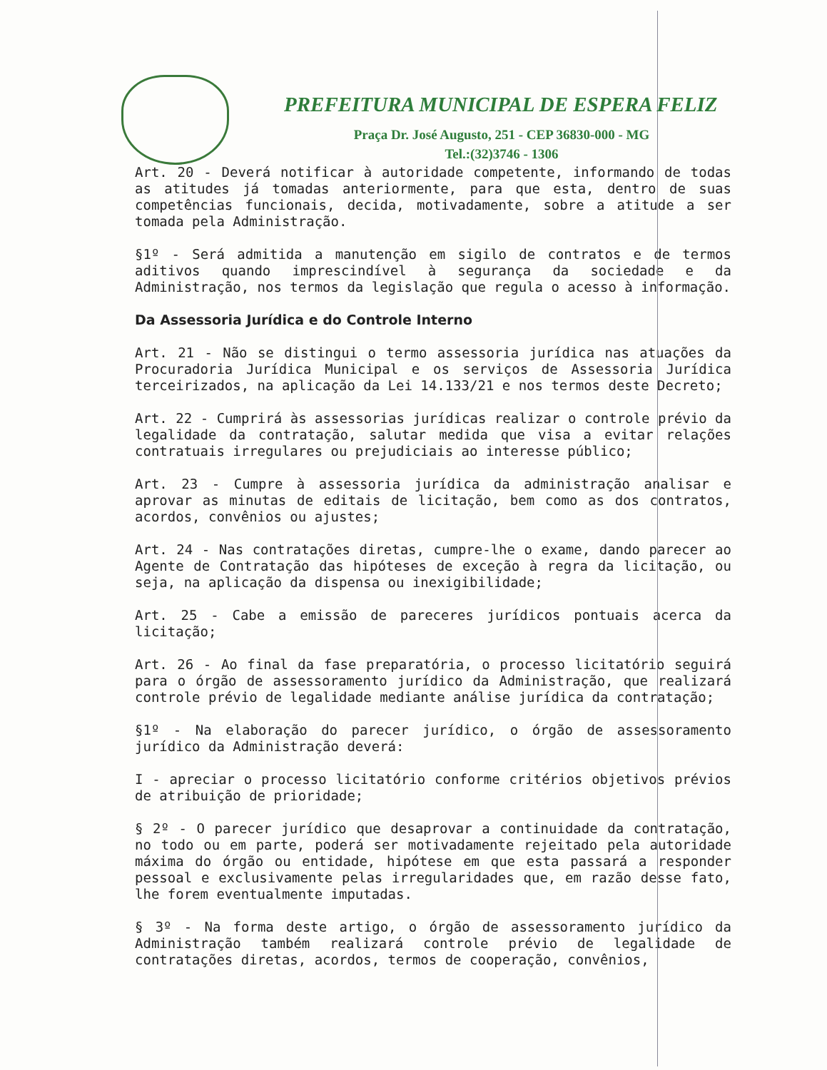PREFEITURA MUNICIPAL DE ESPERA FELIZ
Praça Dr. José Augusto, 251 - CEP 36830-000 - MG
Tel.:(32)3746 - 1306
Art. 20 - Deverá notificar à autoridade competente, informando de todas as atitudes já tomadas anteriormente, para que esta, dentro de suas competências funcionais, decida, motivadamente, sobre a atitude a ser tomada pela Administração.
§1º - Será admitida a manutenção em sigilo de contratos e de termos aditivos quando imprescindível à segurança da sociedade e da Administração, nos termos da legislação que regula o acesso à informação.
Da Assessoria Jurídica e do Controle Interno
Art. 21 - Não se distingui o termo assessoria jurídica nas atuações da Procuradoria Jurídica Municipal e os serviços de Assessoria Jurídica terceirizados, na aplicação da Lei 14.133/21 e nos termos deste Decreto;
Art. 22 - Cumprirá às assessorias jurídicas realizar o controle prévio da legalidade da contratação, salutar medida que visa a evitar relações contratuais irregulares ou prejudiciais ao interesse público;
Art. 23 - Cumpre à assessoria jurídica da administração analisar e aprovar as minutas de editais de licitação, bem como as dos contratos, acordos, convênios ou ajustes;
Art. 24 - Nas contratações diretas, cumpre-lhe o exame, dando parecer ao Agente de Contratação das hipóteses de exceção à regra da licitação, ou seja, na aplicação da dispensa ou inexigibilidade;
Art. 25 - Cabe a emissão de pareceres jurídicos pontuais acerca da licitação;
Art. 26 - Ao final da fase preparatória, o processo licitatório seguirá para o órgão de assessoramento jurídico da Administração, que realizará controle prévio de legalidade mediante análise jurídica da contratação;
§1º - Na elaboração do parecer jurídico, o órgão de assessoramento jurídico da Administração deverá:
I - apreciar o processo licitatório conforme critérios objetivos prévios de atribuição de prioridade;
§ 2º - O parecer jurídico que desaprovar a continuidade da contratação, no todo ou em parte, poderá ser motivadamente rejeitado pela autoridade máxima do órgão ou entidade, hipótese em que esta passará a responder pessoal e exclusivamente pelas irregularidades que, em razão desse fato, lhe forem eventualmente imputadas.
§ 3º - Na forma deste artigo, o órgão de assessoramento jurídico da Administração também realizará controle prévio de legalidade de contratações diretas, acordos, termos de cooperação, convênios,